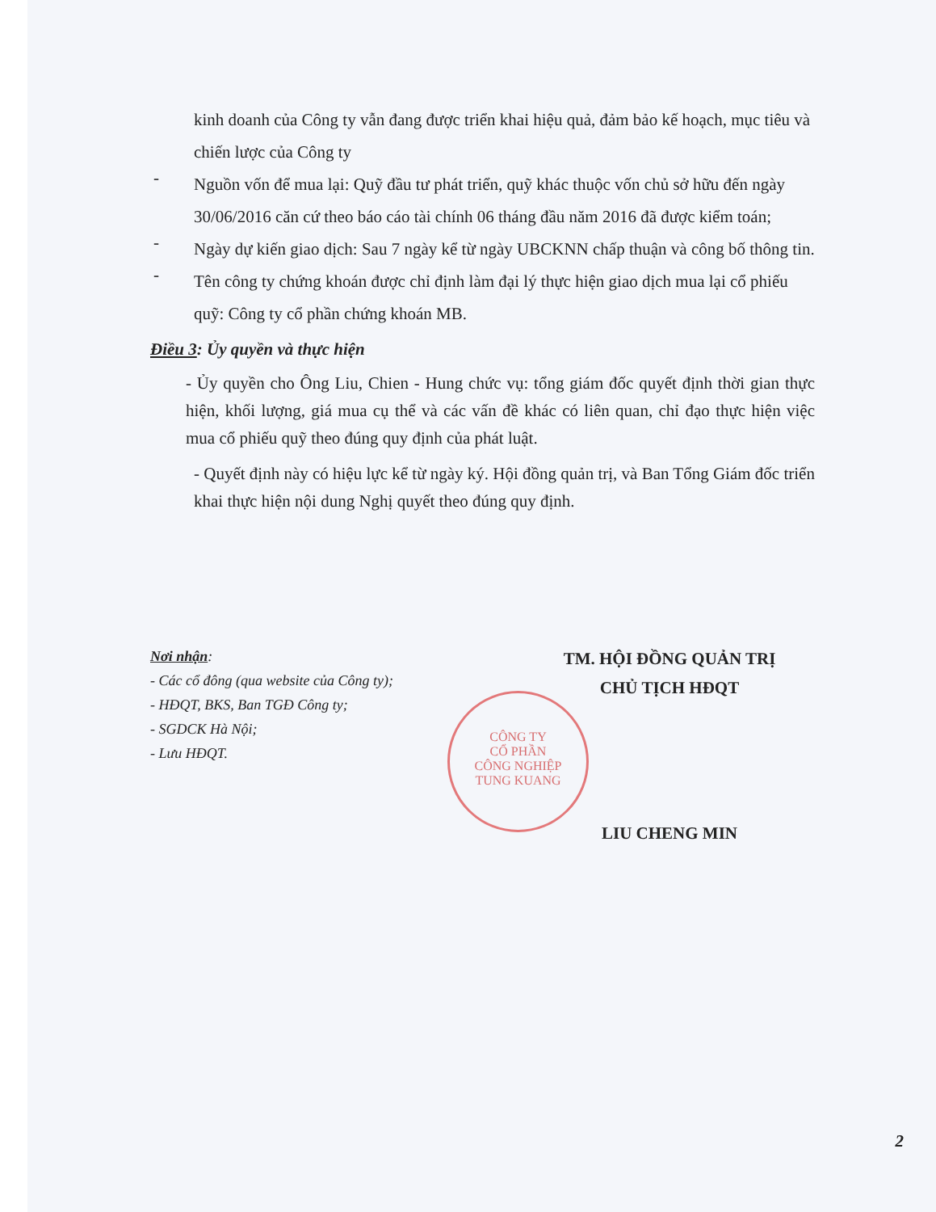kinh doanh của Công ty vẫn đang được triển khai hiệu quả, đảm bảo kế hoạch, mục tiêu và chiến lược của Công ty
-
Nguồn vốn để mua lại: Quỹ đầu tư phát triển, quỹ khác thuộc vốn chủ sở hữu đến ngày 30/06/2016 căn cứ theo báo cáo tài chính 06 tháng đầu năm 2016 đã được kiểm toán;
-
Ngày dự kiến giao dịch: Sau 7 ngày kể từ ngày UBCKNN chấp thuận và công bố thông tin.
-
Tên công ty chứng khoán được chỉ định làm đại lý thực hiện giao dịch mua lại cổ phiếu quỹ: Công ty cổ phần chứng khoán MB.
Điều 3: Ủy quyền và thực hiện
- Ủy quyền cho Ông Liu, Chien - Hung chức vụ: tổng giám đốc quyết định thời gian thực hiện, khối lượng, giá mua cụ thể và các vấn đề khác có liên quan, chỉ đạo thực hiện việc mua cổ phiếu quỹ theo đúng quy định của phát luật.
- Quyết định này có hiệu lực kể từ ngày ký. Hội đồng quản trị, và Ban Tổng Giám đốc triển khai thực hiện nội dung Nghị quyết theo đúng quy định.
Nơi nhận:
- Các cổ đông (qua website của Công ty);
- HĐQT, BKS, Ban TGĐ Công ty;
- SGDCK Hà Nội;
- Lưu HĐQT.
TM. HỘI ĐỒNG QUẢN TRỊ
CHỦ TỊCH HĐQT
LIU CHENG MIN
CÔNG TY
CỔ PHẦN
CÔNG NGHIỆP
TUNG KUANG
2